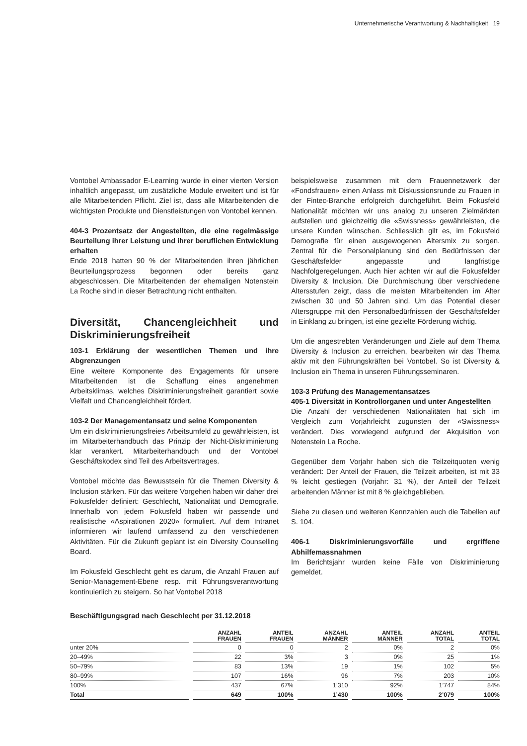Unternehmerische Verantwortung & Nachhaltigkeit 19
Vontobel Ambassador E-Learning wurde in einer vierten Version inhaltlich angepasst, um zusätzliche Module erweitert und ist für alle Mitarbeitenden Pflicht. Ziel ist, dass alle Mitarbeitenden die wichtigsten Produkte und Dienstleistungen von Vontobel kennen.
404-3 Prozentsatz der Angestellten, die eine regelmässige Beurteilung ihrer Leistung und ihrer beruflichen Entwicklung erhalten
Ende 2018 hatten 90 % der Mitarbeitenden ihren jährlichen Beurteilungsprozess begonnen oder bereits ganz abgeschlossen. Die Mitarbeitenden der ehemaligen Notenstein La Roche sind in dieser Betrachtung nicht enthalten.
Diversität, Chancengleichheit und Diskriminierungsfreiheit
103-1 Erklärung der wesentlichen Themen und ihre Abgrenzungen
Eine weitere Komponente des Engagements für unsere Mitarbeitenden ist die Schaffung eines angenehmen Arbeitsklimas, welches Diskriminierungsfreiheit garantiert sowie Vielfalt und Chancengleichheit fördert.
103-2 Der Managementansatz und seine Komponenten
Um ein diskriminierungsfreies Arbeitsumfeld zu gewährleisten, ist im Mitarbeiterhandbuch das Prinzip der Nicht-Diskriminierung klar verankert. Mitarbeiterhandbuch und der Vontobel Geschäftskodex sind Teil des Arbeitsvertrages.
Vontobel möchte das Bewusstsein für die Themen Diversity & Inclusion stärken. Für das weitere Vorgehen haben wir daher drei Fokusfelder definiert: Geschlecht, Nationalität und Demografie. Innerhalb von jedem Fokusfeld haben wir passende und realistische «Aspirationen 2020» formuliert. Auf dem Intranet informieren wir laufend umfassend zu den verschiedenen Aktivitäten. Für die Zukunft geplant ist ein Diversity Counselling Board.
Im Fokusfeld Geschlecht geht es darum, die Anzahl Frauen auf Senior-Management-Ebene resp. mit Führungsverantwortung kontinuierlich zu steigern. So hat Vontobel 2018
beispielsweise zusammen mit dem Frauennetzwerk der «Fondsfrauen» einen Anlass mit Diskussionsrunde zu Frauen in der Fintec-Branche erfolgreich durchgeführt. Beim Fokusfeld Nationalität möchten wir uns analog zu unseren Zielmärkten aufstellen und gleichzeitig die «Swissness» gewährleisten, die unsere Kunden wünschen. Schliesslich gilt es, im Fokusfeld Demografie für einen ausgewogenen Altersmix zu sorgen. Zentral für die Personalplanung sind den Bedürfnissen der Geschäftsfelder angepasste und langfristige Nachfolgeregelungen. Auch hier achten wir auf die Fokusfelder Diversity & Inclusion. Die Durchmischung über verschiedene Altersstufen zeigt, dass die meisten Mitarbeitenden im Alter zwischen 30 und 50 Jahren sind. Um das Potential dieser Altersgruppe mit den Personalbedürfnissen der Geschäftsfelder in Einklang zu bringen, ist eine gezielte Förderung wichtig.
Um die angestrebten Veränderungen und Ziele auf dem Thema Diversity & Inclusion zu erreichen, bearbeiten wir das Thema aktiv mit den Führungskräften bei Vontobel. So ist Diversity & Inclusion ein Thema in unseren Führungsseminaren.
103-3 Prüfung des Managementansatzes
405-1 Diversität in Kontrollorganen und unter Angestellten
Die Anzahl der verschiedenen Nationalitäten hat sich im Vergleich zum Vorjahrleicht zugunsten der «Swissness» verändert. Dies vorwiegend aufgrund der Akquisition von Notenstein La Roche.
Gegenüber dem Vorjahr haben sich die Teilzeitquoten wenig verändert: Der Anteil der Frauen, die Teilzeit arbeiten, ist mit 33 % leicht gestiegen (Vorjahr: 31 %), der Anteil der Teilzeit arbeitenden Männer ist mit 8 % gleichgeblieben.
Siehe zu diesen und weiteren Kennzahlen auch die Tabellen auf S. 104.
406-1 Diskriminierungsvorfälle und ergriffene Abhilfemassnahmen
Im Berichtsjahr wurden keine Fälle von Diskriminierung gemeldet.
Beschäftigungsgrad nach Geschlecht per 31.12.2018
| | ANZAHL FRAUEN | ANTEIL FRAUEN | ANZAHL MÄNNER | ANTEIL MÄNNER | ANZAHL TOTAL | ANTEIL TOTAL |
| --- | --- | --- | --- | --- | --- | --- |
| unter 20% | 0 | 0 | 2 | 0% | 2 | 0% |
| 20–49% | 22 | 3% | 3 | 0% | 25 | 1% |
| 50–79% | 83 | 13% | 19 | 1% | 102 | 5% |
| 80–99% | 107 | 16% | 96 | 7% | 203 | 10% |
| 100% | 437 | 67% | 1’310 | 92% | 1’747 | 84% |
| Total | 649 | 100% | 1’430 | 100% | 2’079 | 100% |